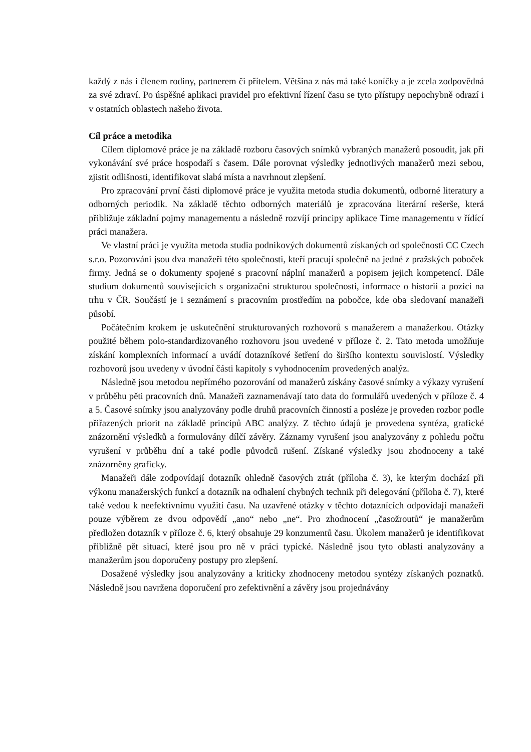každý z nás i členem rodiny, partnerem či přítelem. Většina z nás má také koníčky a je zcela zodpovědná za své zdraví. Po úspěšné aplikaci pravidel pro efektivní řízení času se tyto přístupy nepochybně odrazí i v ostatních oblastech našeho života.
Cíl práce a metodika
Cílem diplomové práce je na základě rozboru časových snímků vybraných manažerů posoudit, jak při vykonávání své práce hospodaří s časem. Dále porovnat výsledky jednotlivých manažerů mezi sebou, zjistit odlišnosti, identifikovat slabá místa a navrhnout zlepšení.
Pro zpracování první části diplomové práce je využita metoda studia dokumentů, odborné literatury a odborných periodik. Na základě těchto odborných materiálů je zpracována literární rešerše, která přibližuje základní pojmy managementu a následně rozvíjí principy aplikace Time managementu v řídící práci manažera.
Ve vlastní práci je využita metoda studia podnikových dokumentů získaných od společnosti CC Czech s.r.o. Pozorováni jsou dva manažeři této společnosti, kteří pracují společně na jedné z pražských poboček firmy. Jedná se o dokumenty spojené s pracovní náplní manažerů a popisem jejich kompetencí. Dále studium dokumentů souvisejících s organizační strukturou společnosti, informace o historii a pozici na trhu v ČR. Součástí je i seznámení s pracovním prostředím na pobočce, kde oba sledovaní manažeři působí.
Počátečním krokem je uskutečnění strukturovaných rozhovorů s manažerem a manažerkou. Otázky použité během polo-standardizovaného rozhovoru jsou uvedené v příloze č. 2. Tato metoda umožňuje získání komplexních informací a uvádí dotazníkové šetření do širšího kontextu souvislostí. Výsledky rozhovorů jsou uvedeny v úvodní části kapitoly s vyhodnocením provedených analýz.
Následně jsou metodou nepřímého pozorování od manažerů získány časové snímky a výkazy vyrušení v průběhu pěti pracovních dnů. Manažeři zaznamenávají tato data do formulářů uvedených v příloze č. 4 a 5. Časové snímky jsou analyzovány podle druhů pracovních činností a posléze je proveden rozbor podle přiřazených priorit na základě principů ABC analýzy. Z těchto údajů je provedena syntéza, grafické znázornění výsledků a formulovány dílčí závěry. Záznamy vyrušení jsou analyzovány z pohledu počtu vyrušení v průběhu dní a také podle původců rušení. Získané výsledky jsou zhodnoceny a také znázorněny graficky.
Manažeři dále zodpovídají dotazník ohledně časových ztrát (příloha č. 3), ke kterým dochází při výkonu manažerských funkcí a dotazník na odhalení chybných technik při delegování (příloha č. 7), které také vedou k neefektivnímu využití času. Na uzavřené otázky v těchto dotaznících odpovídají manažeři pouze výběrem ze dvou odpovědí „ano“ nebo „ne“. Pro zhodnocení „časožroutů“ je manažerům předložen dotazník v příloze č. 6, který obsahuje 29 konzumentů času. Úkolem manažerů je identifikovat přibližně pět situací, které jsou pro ně v práci typické. Následně jsou tyto oblasti analyzovány a manažerům jsou doporučeny postupy pro zlepšení.
Dosažené výsledky jsou analyzovány a kriticky zhodnoceny metodou syntézy získaných poznatků. Následně jsou navržena doporučení pro zefektivnění a závěry jsou projednávány